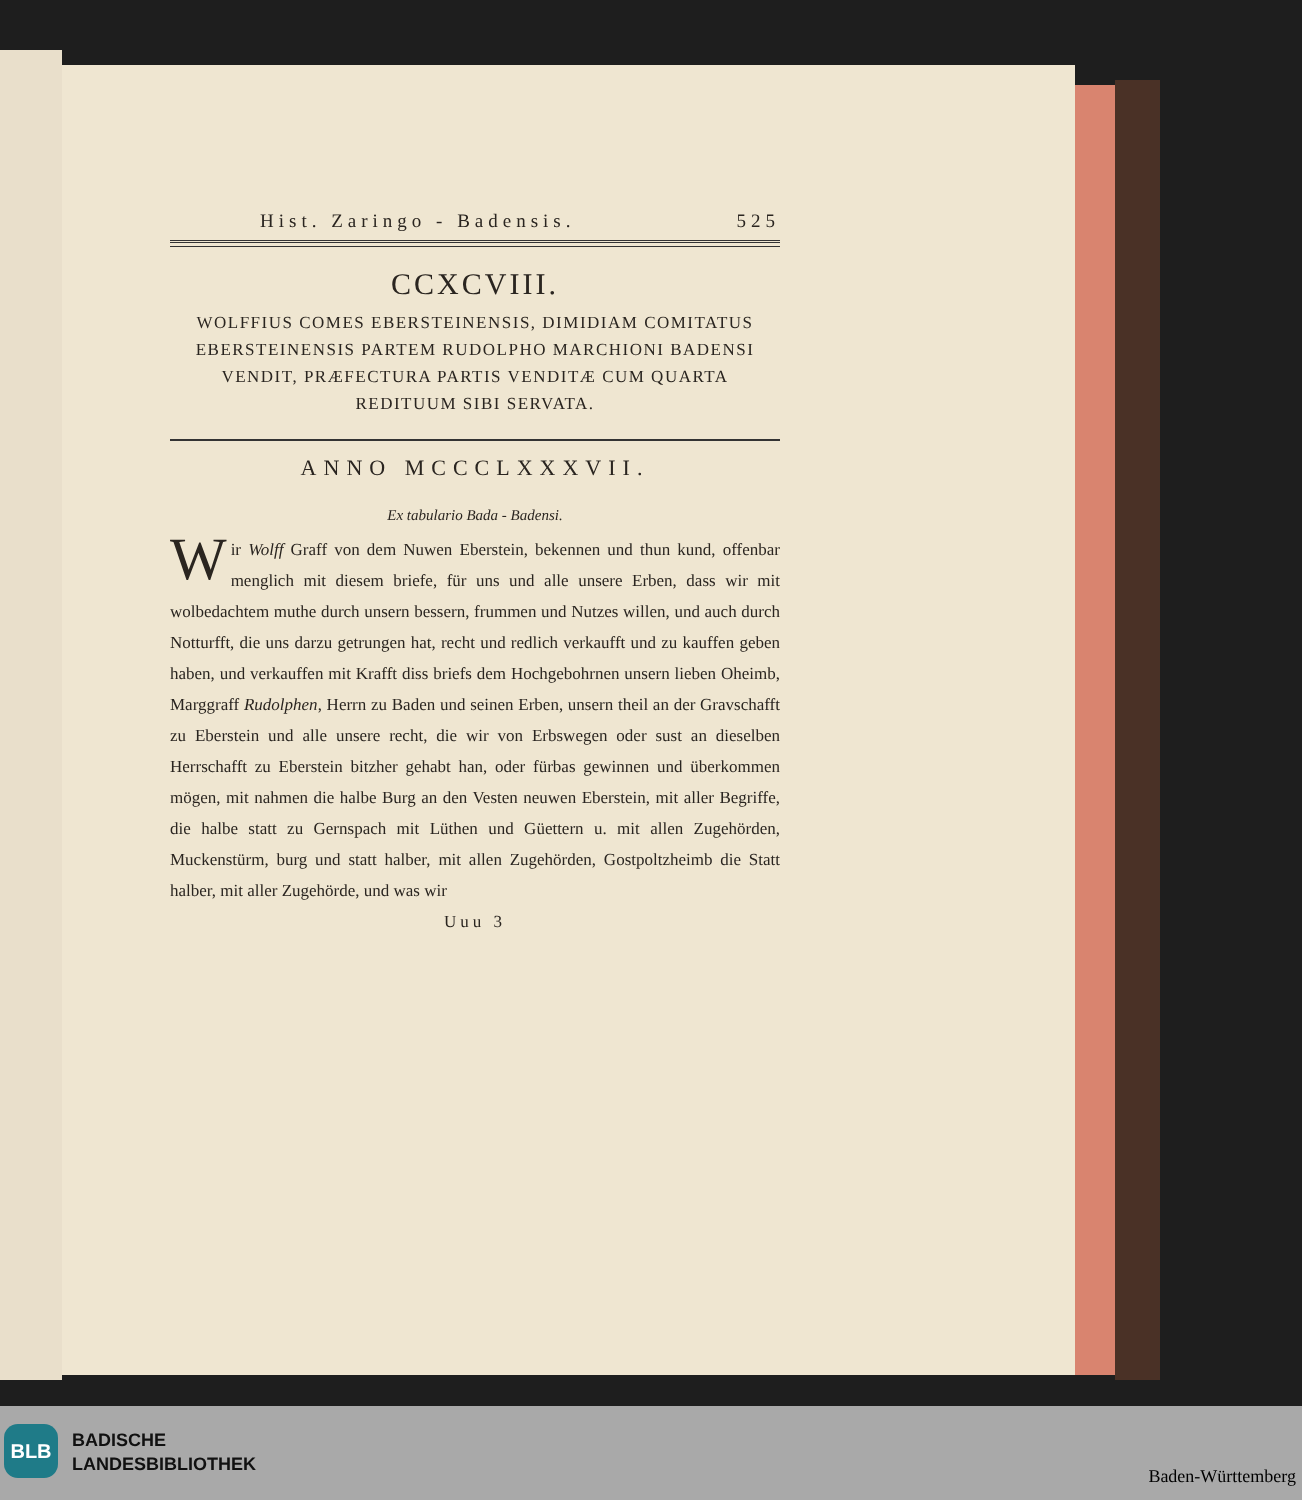Hist. Zaringo - Badensis. 525
CCXCVIII.
WOLFFIUS COMES EBERSTEINENSIS, DIMIDIAM COMITATUS EBERSTEINENSIS PARTEM RUDOLPHO MARCHIONI BADENSI VENDIT, PRÆFECTURA PARTIS VENDITÆ CUM QUARTA REDITUUM SIBI SERVATA.
ANNO MCCCLXXXVII.
Ex tabulario Bada - Badensi.
Wir Wolff Graff von dem Nuwen Eberstein, bekennen und thun kund, offenbar menglich mit diesem briefe, für uns und alle unsere Erben, dass wir mit wolbedachtem muthe durch unsern bessern, frummen und Nutzes willen, und auch durch Notturfft, die uns darzu getrungen hat, recht und redlich verkaufft und zu kauffen geben haben, und verkauffen mit Krafft diss briefs dem Hochgebohrnen unsern lieben Oheimb, Marggraff Rudolphen, Herrn zu Baden und seinen Erben, unsern theil an der Gravschafft zu Eberstein und alle unsere recht, die wir von Erbswegen oder sust an dieselben Herrschafft zu Eberstein bitzher gehabt han, oder fürbas gewinnen und überkommen mögen, mit nahmen die halbe Burg an den Vesten neuwen Eberstein, mit aller Begriffe, die halbe statt zu Gernspach mit Lüthen und Güettern u. mit allen Zugehörden, Muckenstürm, burg und statt halber, mit allen Zugehörden, Gostpoltzheimb die Statt halber, mit aller Zugehörde, und was wir
Uuu 3
BLB
BADISCHE
LANDESBIBLIOTHEK
Baden-Württemberg